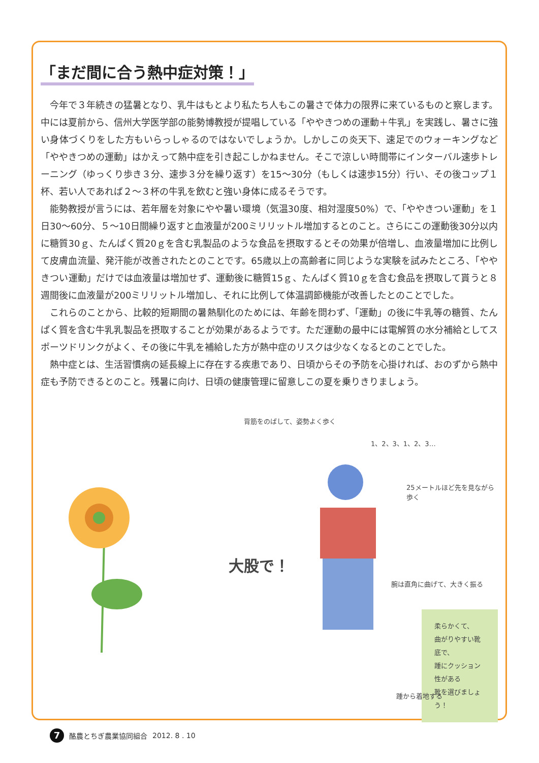「まだ間に合う熱中症対策！」
今年で３年続きの猛暑となり、乳牛はもとより私たち人もこの暑さで体力の限界に来ているものと察します。中には夏前から、信州大学医学部の能勢博教授が提唱している「ややきつめの運動＋牛乳」を実践し、暑さに強い身体づくりをした方もいらっしゃるのではないでしょうか。しかしこの炎天下、速足でのウォーキングなど「ややきつめの運動」はかえって熱中症を引き起こしかねません。そこで涼しい時間帯にインターバル速歩トレーニング（ゆっくり歩き３分、速歩３分を繰り返す）を15〜30分（もしくは速歩15分）行い、その後コップ１杯、若い人であれば２〜３杯の牛乳を飲むと強い身体に成るそうです。
能勢教授が言うには、若年層を対象にやや暑い環境（気温30度、相対湿度50%）で、「ややきつい運動」を１日30〜60分、５〜10日間繰り返すと血液量が200ミリリットル増加するとのこと。さらにこの運動後30分以内に糖質30ｇ、たんぱく質20ｇを含む乳製品のような食品を摂取するとその効果が倍増し、血液量増加に比例して皮膚血流量、発汗能が改善されたとのことです。65歳以上の高齢者に同じような実験を試みたところ、「ややきつい運動」だけでは血液量は増加せず、運動後に糖質15ｇ、たんぱく質10ｇを含む食品を摂取して貰うと８週間後に血液量が200ミリリットル増加し、それに比例して体温調節機能が改善したとのことでした。
これらのことから、比較的短期間の暑熱馴化のためには、年齢を問わず、「運動」の後に牛乳等の糖質、たんぱく質を含む牛乳乳製品を摂取することが効果があるようです。ただ運動の最中には電解質の水分補給としてスポーツドリンクがよく、その後に牛乳を補給した方が熱中症のリスクは少なくなるとのことでした。
熱中症とは、生活習慣病の延長線上に存在する疾患であり、日頃からその予防を心掛ければ、おのずから熱中症も予防できるとのこと。残暑に向け、日頃の健康管理に留意しこの夏を乗りきりましょう。
背筋をのばして、姿勢よく歩く
1、2、3、1、2、3…
25メートルほど先を見ながら歩く
大股で！
腕は直角に曲げて、大きく振る
柔らかくて、
曲がりやすい靴底で、
踵にクッション性がある
靴を選びましょう！
踵から着地する
7
酪農とちぎ農業協同組合 2012. 8 . 10